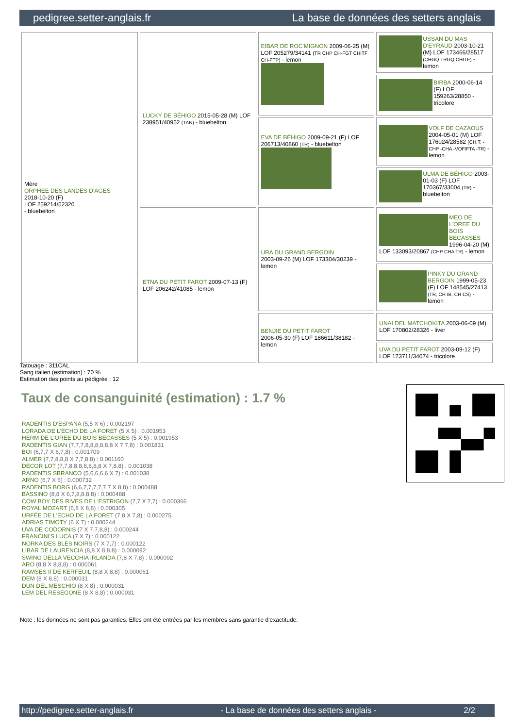pedigree.setter-anglais.fr La base de données des setters anglais
| Mère ORPHEE DES LANDES D'AGES 2018-10-20 (F) LOF 259214/52320 - bluebelton | LUCKY DE BÉHIGO 2015-05-28 (M) LOF 238951/40952 (TAN) - bluebelton | EIBAR DE ROC'MIGNON 2009-06-25 (M) LOF 205279/34141 (TR CHP CH-FGT CHITF CH-FTP) - lemon | USSAN DU MAS D'EYRAUD 2003-10-21 (M) LOF 173466/28517 (CHGQ TRGQ CHITF) - lemon |
| | | | BIRBA 2000-06-14 (F) LOF 159263/28850 - tricolore |
| | | EVA DE BÉHIGO 2009-09-21 (F) LOF 206713/40860 (TR) - bluebelton | VOLF DE CAZAOUS 2004-05-01 (M) LOF 176024/28582 (CH.T. -CHP -CHA -VOF/FTA -TR) - lemon |
| | | | ULMA DE BÉHIGO 2003-01-03 (F) LOF 170367/33004 (TR) - bluebelton |
| | ETNA DU PETIT FAROT 2009-07-13 (F) LOF 206242/41085 - lemon | URA DU GRAND BERGOIN 2003-09-26 (M) LOF 173304/30239 - lemon | MEO DE L'OREE DU BOIS BECASSES 1996-04-20 (M) LOF 133093/20867 (CHP CHA TR) - lemon |
| | | | PINKY DU GRAND BERGOIN 1999-05-23 (F) LOF 148545/27413 (TR, CH IB, CH CS) - lemon |
| | | BENJIE DU PETIT FAROT 2006-05-30 (F) LOF 186611/38182 - lemon | UNAI DEL MATCHOKITA 2003-06-09 (M) LOF 170802/28326 - liver |
| | | | UVA DU PETIT FAROT 2003-09-12 (F) LOF 173711/34074 - tricolore |
Tatouage : 311CAL
Sang italien (estimation) : 70 %
Estimation des points au pédigrée : 12
Taux de consanguinité (estimation) : 1.7 %
RADENTIS D'ESPANA (5,5 X 6) : 0.002197
LORADA DE L'ECHO DE LA FORET (5 X 5) : 0.001953
HERM DE L'OREE DU BOIS BECASSES (5 X 5) : 0.001953
RADENTIS GIAN (7,7,7,8,8,8,8,8,8 X 7,7,8) : 0.001831
BOI (6,7,7 X 6,7,8) : 0.001709
ALMER (7,7,8,8,8 X 7,7,8,8) : 0.001160
DECOR LOT (7,7,8,8,8,8,8,8,8 X 7,8,8) : 0.001038
RADENTIS SBRANCO (5,6,6,6,6 X 7) : 0.001038
ARNO (6,7 X 6) : 0.000732
RADENTIS BORG (6,6,7,7,7,7,7,7 X 8,8) : 0.000488
BASSINO (8,8 X 6,7,8,8,8,8) : 0.000488
COW BOY DES RIVES DE L'ESTRIGON (7,7 X 7,7) : 0.000366
ROYAL MOZART (6,8 X 8,8) : 0.000305
URFÉE DE L'ECHO DE LA FORET (7,8 X 7,8) : 0.000275
ADRIAS TIMOTY (6 X 7) : 0.000244
UVA DE CODORNIS (7 X 7,7,8,8) : 0.000244
FRANCINI'S LUCA (7 X 7) : 0.000122
NORKA DES BLES NOIRS (7 X 7,7) : 0.000122
LIBAR DE LAURENCIA (8,8 X 8,8,8) : 0.000092
SWING DELLA VECCHIA IRLANDA (7,8 X 7,8) : 0.000092
ARO (8,8 X 8,8,8) : 0.000061
RAMSES II DE KERFEUIL (8,8 X 8,8) : 0.000061
DEM (8 X 8,8) : 0.000031
DUN DEL MESCHIO (8 X 8) : 0.000031
LEM DEL RESEGONE (8 X 8,8) : 0.000031
Note : les données ne sont pas garanties. Elles ont été entrées par les membres sans garantie d'exactitude.
http://pedigree.setter-anglais.fr - La base de données des setters anglais - 2/2